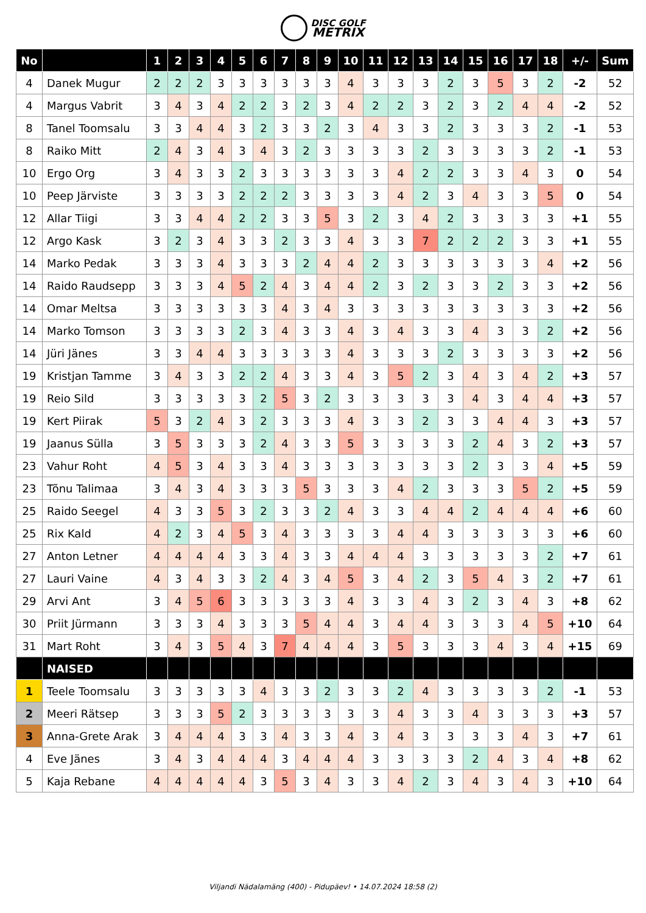DISC GOLF
METRIX
| No | | 1 | 2 | 3 | 4 | 5 | 6 | 7 | 8 | 9 | 10 | 11 | 12 | 13 | 14 | 15 | 16 | 17 | 18 | +/- | Sum |
| --- | --- | --- | --- | --- | --- | --- | --- | --- | --- | --- | --- | --- | --- | --- | --- | --- | --- | --- | --- | --- | --- |
| 4 | Danek Mugur | 2 | 2 | 2 | 3 | 3 | 3 | 3 | 3 | 3 | 4 | 3 | 3 | 3 | 2 | 3 | 5 | 3 | 2 | -2 | 52 |
| 4 | Margus Vabrit | 3 | 4 | 3 | 4 | 2 | 2 | 3 | 2 | 3 | 4 | 2 | 2 | 3 | 2 | 3 | 2 | 4 | 4 | -2 | 52 |
| 8 | Tanel Toomsalu | 3 | 3 | 4 | 4 | 3 | 2 | 3 | 3 | 2 | 3 | 4 | 3 | 3 | 2 | 3 | 3 | 3 | 2 | -1 | 53 |
| 8 | Raiko Mitt | 2 | 4 | 3 | 4 | 3 | 4 | 3 | 2 | 3 | 3 | 3 | 3 | 2 | 3 | 3 | 3 | 3 | 2 | -1 | 53 |
| 10 | Ergo Org | 3 | 4 | 3 | 3 | 2 | 3 | 3 | 3 | 3 | 3 | 3 | 4 | 2 | 2 | 3 | 3 | 4 | 3 | 0 | 54 |
| 10 | Peep Järviste | 3 | 3 | 3 | 3 | 2 | 2 | 2 | 3 | 3 | 3 | 3 | 4 | 2 | 3 | 4 | 3 | 3 | 5 | 0 | 54 |
| 12 | Allar Tiigi | 3 | 3 | 4 | 4 | 2 | 2 | 3 | 3 | 5 | 3 | 2 | 3 | 4 | 2 | 3 | 3 | 3 | 3 | +1 | 55 |
| 12 | Argo Kask | 3 | 2 | 3 | 4 | 3 | 3 | 2 | 3 | 3 | 4 | 3 | 3 | 7 | 2 | 2 | 2 | 3 | 3 | +1 | 55 |
| 14 | Marko Pedak | 3 | 3 | 3 | 4 | 3 | 3 | 3 | 2 | 4 | 4 | 2 | 3 | 3 | 3 | 3 | 3 | 3 | 4 | +2 | 56 |
| 14 | Raido Raudsepp | 3 | 3 | 3 | 4 | 5 | 2 | 4 | 3 | 4 | 4 | 2 | 3 | 2 | 3 | 3 | 2 | 3 | 3 | +2 | 56 |
| 14 | Omar Meltsa | 3 | 3 | 3 | 3 | 3 | 3 | 4 | 3 | 4 | 3 | 3 | 3 | 3 | 3 | 3 | 3 | 3 | 3 | +2 | 56 |
| 14 | Marko Tomson | 3 | 3 | 3 | 3 | 2 | 3 | 4 | 3 | 3 | 4 | 3 | 4 | 3 | 3 | 4 | 3 | 3 | 2 | +2 | 56 |
| 14 | Jüri Jänes | 3 | 3 | 4 | 4 | 3 | 3 | 3 | 3 | 3 | 4 | 3 | 3 | 3 | 2 | 3 | 3 | 3 | 3 | +2 | 56 |
| 19 | Kristjan Tamme | 3 | 4 | 3 | 3 | 2 | 2 | 4 | 3 | 3 | 4 | 3 | 5 | 2 | 3 | 4 | 3 | 4 | 2 | +3 | 57 |
| 19 | Reio Sild | 3 | 3 | 3 | 3 | 3 | 2 | 5 | 3 | 2 | 3 | 3 | 3 | 3 | 3 | 4 | 3 | 4 | 4 | +3 | 57 |
| 19 | Kert Piirak | 5 | 3 | 2 | 4 | 3 | 2 | 3 | 3 | 3 | 4 | 3 | 3 | 2 | 3 | 3 | 4 | 4 | 3 | +3 | 57 |
| 19 | Jaanus Sülla | 3 | 5 | 3 | 3 | 3 | 2 | 4 | 3 | 3 | 5 | 3 | 3 | 3 | 3 | 2 | 4 | 3 | 2 | +3 | 57 |
| 23 | Vahur Roht | 4 | 5 | 3 | 4 | 3 | 3 | 4 | 3 | 3 | 3 | 3 | 3 | 3 | 3 | 2 | 3 | 3 | 4 | +5 | 59 |
| 23 | Tõnu Talimaa | 3 | 4 | 3 | 4 | 3 | 3 | 3 | 5 | 3 | 3 | 3 | 4 | 2 | 3 | 3 | 3 | 5 | 2 | +5 | 59 |
| 25 | Raido Seegel | 4 | 3 | 3 | 5 | 3 | 2 | 3 | 3 | 2 | 4 | 3 | 3 | 4 | 4 | 2 | 4 | 4 | 4 | +6 | 60 |
| 25 | Rix Kald | 4 | 2 | 3 | 4 | 5 | 3 | 4 | 3 | 3 | 3 | 3 | 4 | 4 | 3 | 3 | 3 | 3 | 3 | +6 | 60 |
| 27 | Anton Letner | 4 | 4 | 4 | 4 | 3 | 3 | 4 | 3 | 3 | 4 | 4 | 4 | 3 | 3 | 3 | 3 | 3 | 2 | +7 | 61 |
| 27 | Lauri Vaine | 4 | 3 | 4 | 3 | 3 | 2 | 4 | 3 | 4 | 5 | 3 | 4 | 2 | 3 | 5 | 4 | 3 | 2 | +7 | 61 |
| 29 | Arvi Ant | 3 | 4 | 5 | 6 | 3 | 3 | 3 | 3 | 3 | 4 | 3 | 3 | 4 | 3 | 2 | 3 | 4 | 3 | +8 | 62 |
| 30 | Priit Jürmann | 3 | 3 | 3 | 4 | 3 | 3 | 3 | 5 | 4 | 4 | 3 | 4 | 4 | 3 | 3 | 3 | 4 | 5 | +10 | 64 |
| 31 | Mart Roht | 3 | 4 | 3 | 5 | 4 | 3 | 7 | 4 | 4 | 4 | 3 | 5 | 3 | 3 | 3 | 4 | 3 | 4 | +15 | 69 |
| | NAISED | | | | | | | | | | | | | | | | | | | | |
| 1 | Teele Toomsalu | 3 | 3 | 3 | 3 | 3 | 4 | 3 | 3 | 2 | 3 | 3 | 2 | 4 | 3 | 3 | 3 | 3 | 2 | -1 | 53 |
| 2 | Meeri Rätsep | 3 | 3 | 3 | 5 | 2 | 3 | 3 | 3 | 3 | 3 | 3 | 4 | 3 | 3 | 4 | 3 | 3 | 3 | +3 | 57 |
| 3 | Anna-Grete Arak | 3 | 4 | 4 | 4 | 3 | 3 | 4 | 3 | 3 | 4 | 3 | 4 | 3 | 3 | 3 | 3 | 4 | 3 | +7 | 61 |
| 4 | Eve Jänes | 3 | 4 | 3 | 4 | 4 | 4 | 3 | 4 | 4 | 4 | 3 | 3 | 3 | 3 | 2 | 4 | 3 | 4 | +8 | 62 |
| 5 | Kaja Rebane | 4 | 4 | 4 | 4 | 4 | 3 | 5 | 3 | 4 | 3 | 3 | 4 | 2 | 3 | 4 | 3 | 4 | 3 | +10 | 64 |
Viljandi Nädalamäng (400) - Pidupäev! • 14.07.2024 18:58 (2)